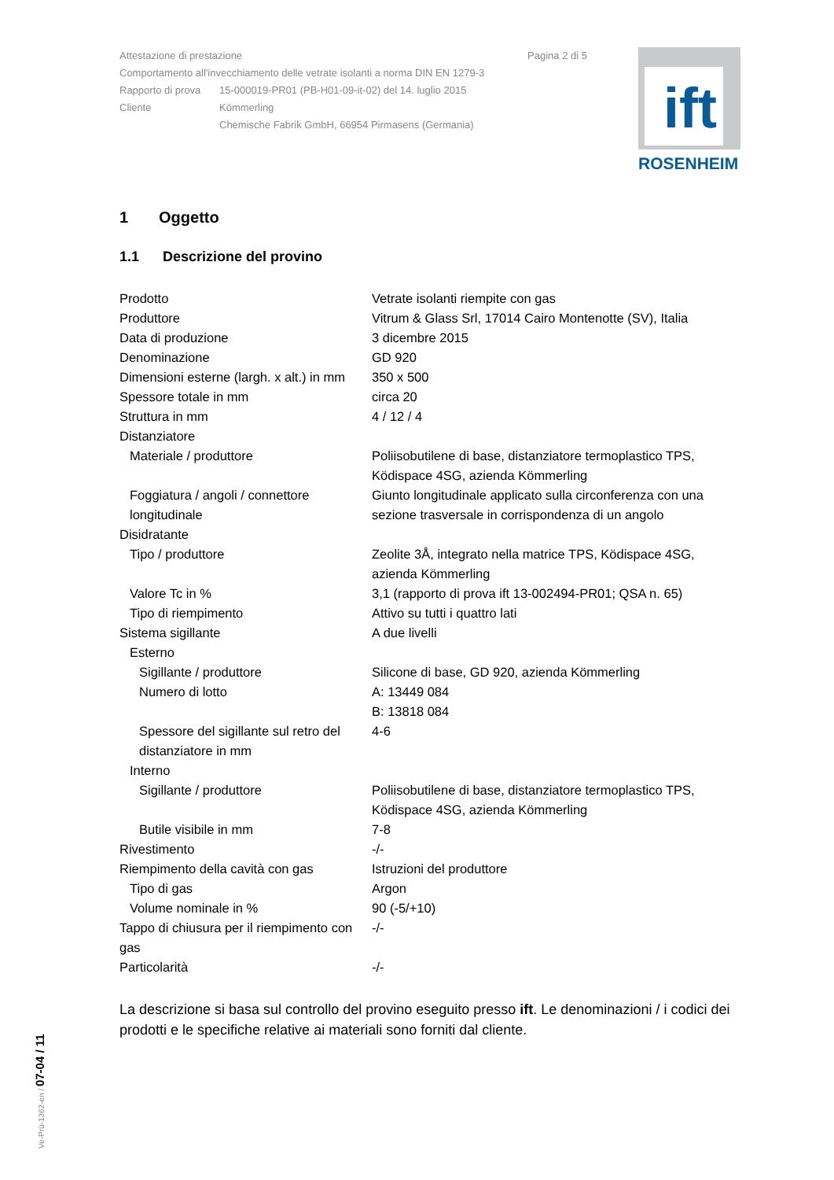| Attestazione di prestazione | | Pagina 2 di 5 |
| Comportamento all'invecchiamento delle vetrate isolanti a norma DIN EN 1279-3 | | |
| Rapporto di prova | 15-000019-PR01 (PB-H01-09-it-02) del 14. luglio 2015 | |
| Cliente | Kömmerling Chemische Fabrik GmbH, 66954 Pirmasens (Germania) | |
ift
ROSENHEIM
1 Oggetto
1.1 Descrizione del provino
| Prodotto | Vetrate isolanti riempite con gas |
| Produttore | Vitrum & Glass Srl, 17014 Cairo Montenotte (SV), Italia |
| Data di produzione | 3 dicembre 2015 |
| Denominazione | GD 920 |
| Dimensioni esterne (largh. x alt.) in mm | 350 x 500 |
| Spessore totale in mm | circa 20 |
| Struttura in mm | 4 / 12 / 4 |
| Distanziatore | |
| Materiale / produttore | Poliisobutilene di base, distanziatore termoplastico TPS, Ködispace 4SG, azienda Kömmerling |
| Foggiatura / angoli / connettore longitudinale | Giunto longitudinale applicato sulla circonferenza con una sezione trasversale in corrispondenza di un angolo |
| Disidratante | |
| Tipo / produttore | Zeolite 3Å, integrato nella matrice TPS, Ködispace 4SG, azienda Kömmerling |
| Valore Tc in % | 3,1 (rapporto di prova ift 13-002494-PR01; QSA n. 65) |
| Tipo di riempimento | Attivo su tutti i quattro lati |
| Sistema sigillante | A due livelli |
| Esterno | |
| Sigillante / produttore | Silicone di base, GD 920, azienda Kömmerling |
| Numero di lotto | A: 13449 084 B: 13818 084 |
| Spessore del sigillante sul retro del distanziatore in mm | 4-6 |
| Interno | |
| Sigillante / produttore | Poliisobutilene di base, distanziatore termoplastico TPS, Ködispace 4SG, azienda Kömmerling |
| Butile visibile in mm | 7-8 |
| Rivestimento | -/- |
| Riempimento della cavità con gas | Istruzioni del produttore |
| Tipo di gas | Argon |
| Volume nominale in % | 90 (-5/+10) |
| Tappo di chiusura per il riempimento con gas | -/- |
| Particolarità | -/- |
La descrizione si basa sul controllo del provino eseguito presso ift. Le denominazioni / i codici dei prodotti e le specifiche relative ai materiali sono forniti dal cliente.
Ve-Prü-1362-en / 07-04 / 11